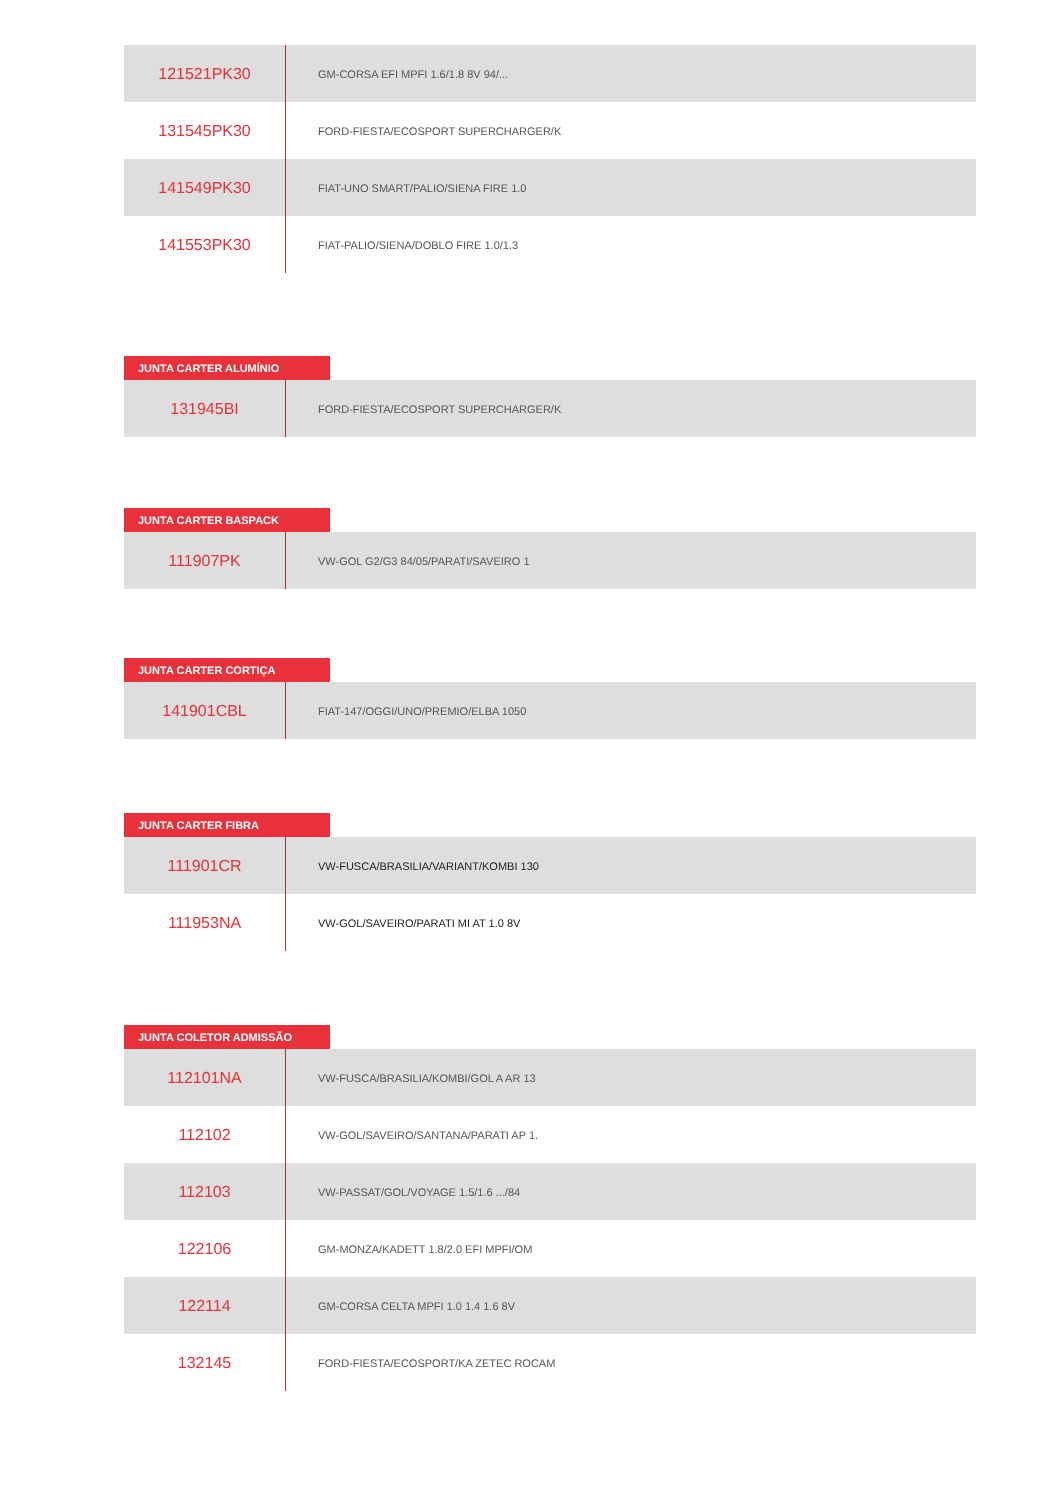| 121521PK30 | GM-CORSA EFI MPFI 1.6/1.8 8V 94/... |
| 131545PK30 | FORD-FIESTA/ECOSPORT SUPERCHARGER/K |
| 141549PK30 | FIAT-UNO SMART/PALIO/SIENA FIRE 1.0 |
| 141553PK30 | FIAT-PALIO/SIENA/DOBLO FIRE 1.0/1.3 |
JUNTA CARTER ALUMÍNIO
| 131945BI | FORD-FIESTA/ECOSPORT SUPERCHARGER/K |
JUNTA CARTER BASPACK
| 111907PK | VW-GOL G2/G3 84/05/PARATI/SAVEIRO 1 |
JUNTA CARTER CORTIÇA
| 141901CBL | FIAT-147/OGGI/UNO/PREMIO/ELBA 1050 |
JUNTA CARTER FIBRA
| 111901CR | VW-FUSCA/BRASILIA/VARIANT/KOMBI 130 |
| 111953NA | VW-GOL/SAVEIRO/PARATI MI AT 1.0 8V |
JUNTA COLETOR ADMISSÃO
| 112101NA | VW-FUSCA/BRASILIA/KOMBI/GOL A AR 13 |
| 112102 | VW-GOL/SAVEIRO/SANTANA/PARATI AP 1. |
| 112103 | VW-PASSAT/GOL/VOYAGE 1.5/1.6 .../84 |
| 122106 | GM-MONZA/KADETT 1.8/2.0 EFI MPFI/OM |
| 122114 | GM-CORSA CELTA MPFI 1.0 1.4 1.6 8V |
| 132145 | FORD-FIESTA/ECOSPORT/KA ZETEC ROCAM |